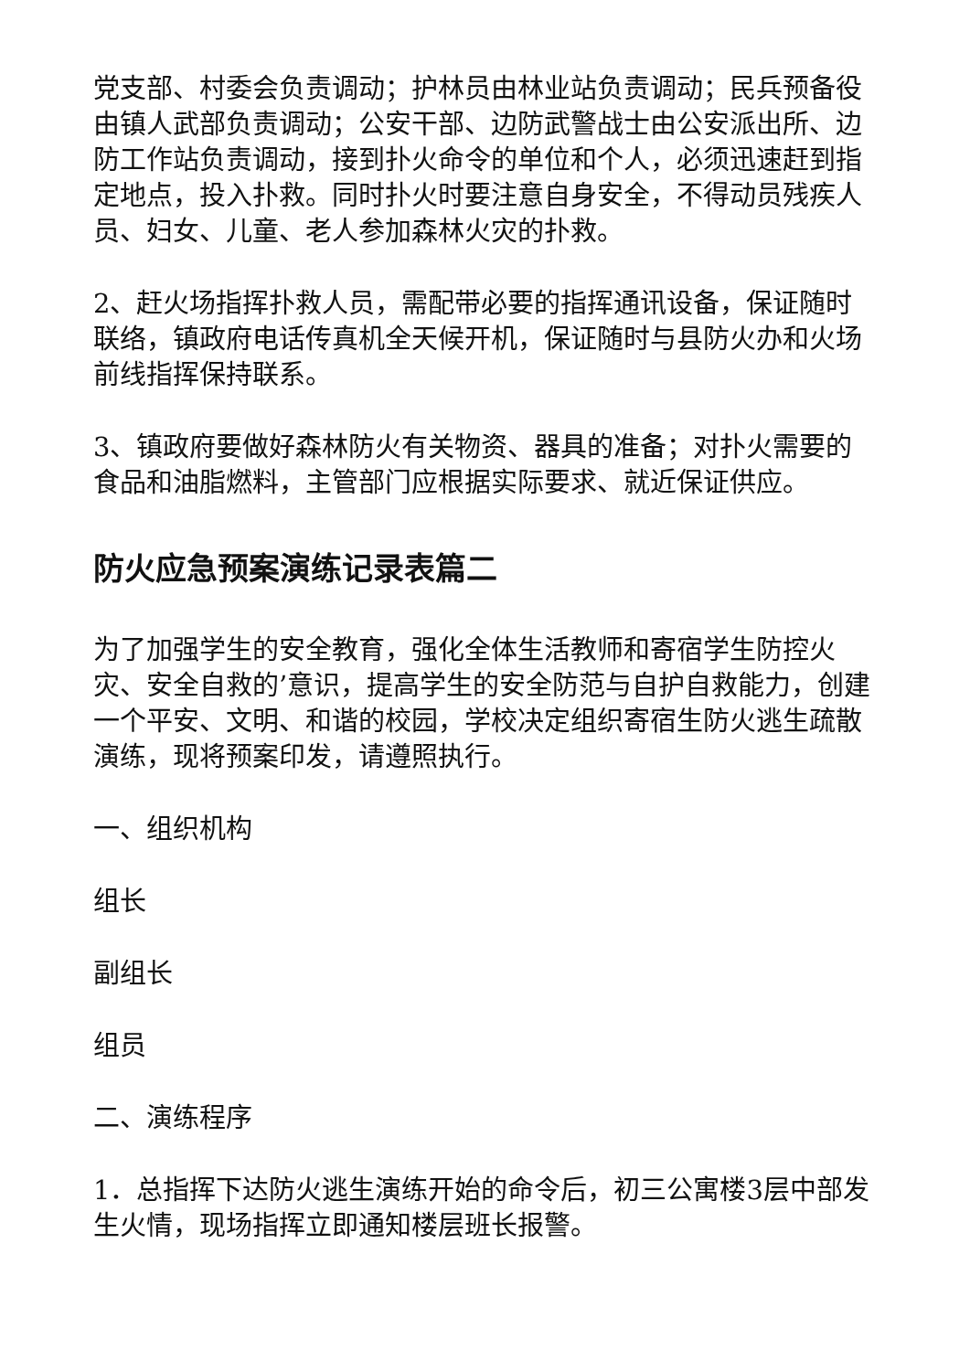党支部、村委会负责调动；护林员由林业站负责调动；民兵预备役由镇人武部负责调动；公安干部、边防武警战士由公安派出所、边防工作站负责调动，接到扑火命令的单位和个人，必须迅速赶到指定地点，投入扑救。同时扑火时要注意自身安全，不得动员残疾人员、妇女、儿童、老人参加森林火灾的扑救。
2、赶火场指挥扑救人员，需配带必要的指挥通讯设备，保证随时联络，镇政府电话传真机全天候开机，保证随时与县防火办和火场前线指挥保持联系。
3、镇政府要做好森林防火有关物资、器具的准备；对扑火需要的食品和油脂燃料，主管部门应根据实际要求、就近保证供应。
防火应急预案演练记录表篇二
为了加强学生的安全教育，强化全体生活教师和寄宿学生防控火灾、安全自救的’意识，提高学生的安全防范与自护自救能力，创建一个平安、文明、和谐的校园，学校决定组织寄宿生防火逃生疏散演练，现将预案印发，请遵照执行。
一、组织机构
组长
副组长
组员
二、演练程序
1．总指挥下达防火逃生演练开始的命令后，初三公寓楼3层中部发生火情，现场指挥立即通知楼层班长报警。